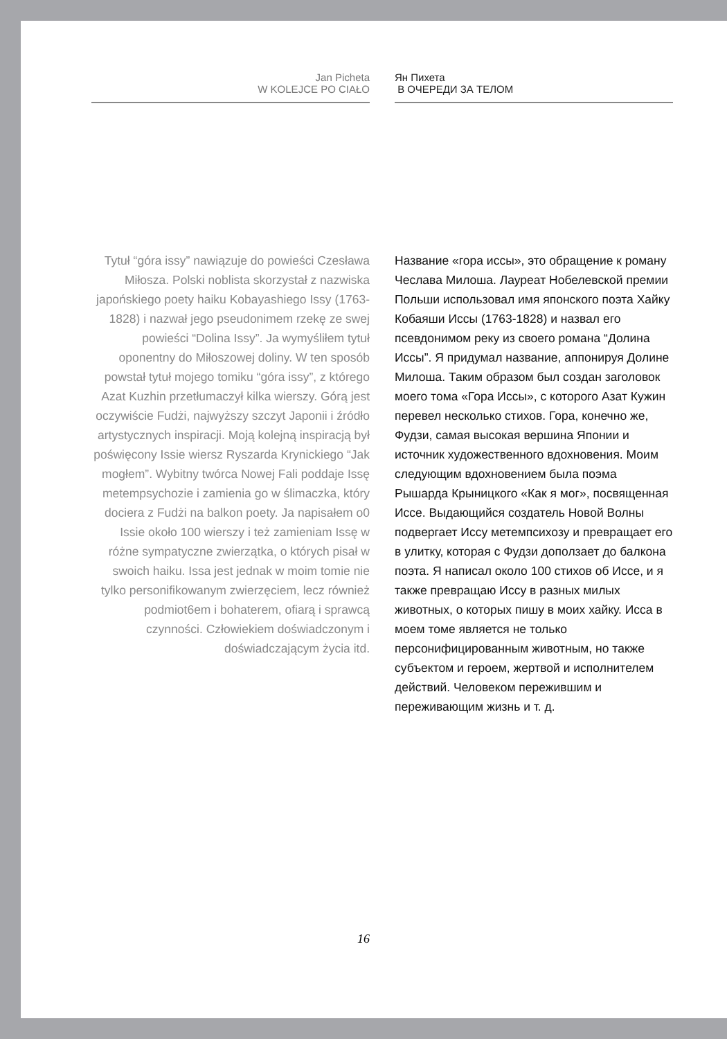Jan Picheta
W KOLEJCE PO CIAŁO
Ян Пихета
В ОЧЕРЕДИ ЗА ТЕЛОМ
Tytuł “góra issy” nawiązuje do powieści Czesława Miłosza. Polski noblista skorzystał z nazwiska japońskiego poety haiku Kobayashiego Issy (1763-1828) i nazwał jego pseudonimem rzekę ze swej powieści “Dolina Issy”. Ja wymyśliłem tytuł oponentny do Miłoszowej doliny. W ten sposób powstał tytuł mojego tomiku “góra issy”, z którego Azat Kuzhin przetłumaczył kilka wierszy. Górą jest oczywiście Fudżi, najwyższy szczyt Japonii i źródło artystycznych inspiracji. Moją kolejną inspiracją był poświęcony Issie wiersz Ryszarda Krynickiego “Jak mogłem”. Wybitny twórca Nowej Fali poddaje Issę metempsychozie i zamienia go w ślimaczka, który dociera z Fudżi na balkon poety. Ja napisałem o0 Issie około 100 wierszy i też zamieniam Issę w różne sympatyczne zwierzątka, o których pisał w swoich haiku. Issa jest jednak w moim tomie nie tylko personifikowanym zwierzęciem, lecz również podmiot6em i bohaterem, ofiarą i sprawcą czynności. Człowiekiem doświadczonym i doświadczającym życia itd.
Название «гора иссы», это обращение к роману Чеслава Милоша. Лауреат Нобелевской премии Польши использовал имя японского поэта Хайку Кобаяши Иссы (1763-1828) и назвал его псевдонимом реку из своего романа “Долина Иссы”. Я придумал название, аппонируя Долине Милоша. Таким образом был создан заголовок моего тома «Гора Иссы», с которого Азат Кужин перевел несколько стихов. Гора, конечно же, Фудзи, самая высокая вершина Японии и источник художественного вдохновения. Моим следующим вдохновением была поэма Рышарда Крыницкого «Как я мог», посвященная Иссе. Выдающийся создатель Новой Волны подвергает Иссу метемпсихозу и превращает его в улитку, которая с Фудзи доползает до балкона поэта. Я написал около 100 стихов об Иссе, и я также превращаю Иссу в разных милых животных, о которых пишу в моих хайку. Исса в моем томе является не только персонифицированным животным, но также субъектом и героем, жертвой и исполнителем действий. Человеком пережившим и переживающим жизнь и т. д.
16